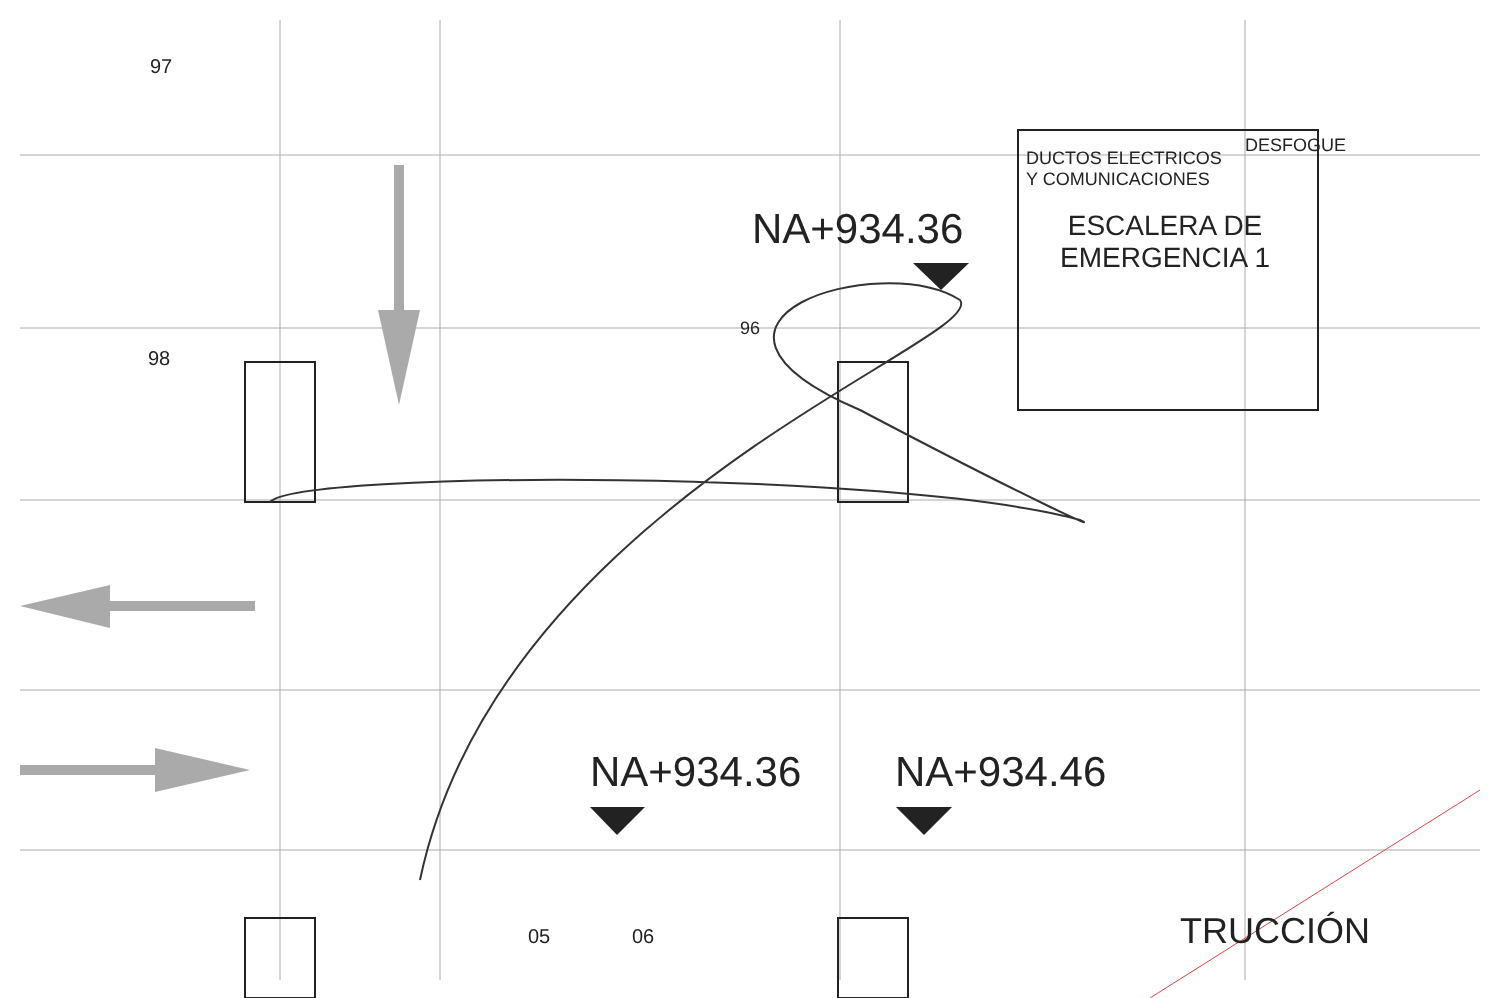97
98
96
DUCTOS ELECTRICOS
Y COMUNICACIONES
DESFOGUE
NA+934.36
ESCALERA DE
EMERGENCIA 1
NA+934.36 NA+934.46
05 06 TRUCCIÓN